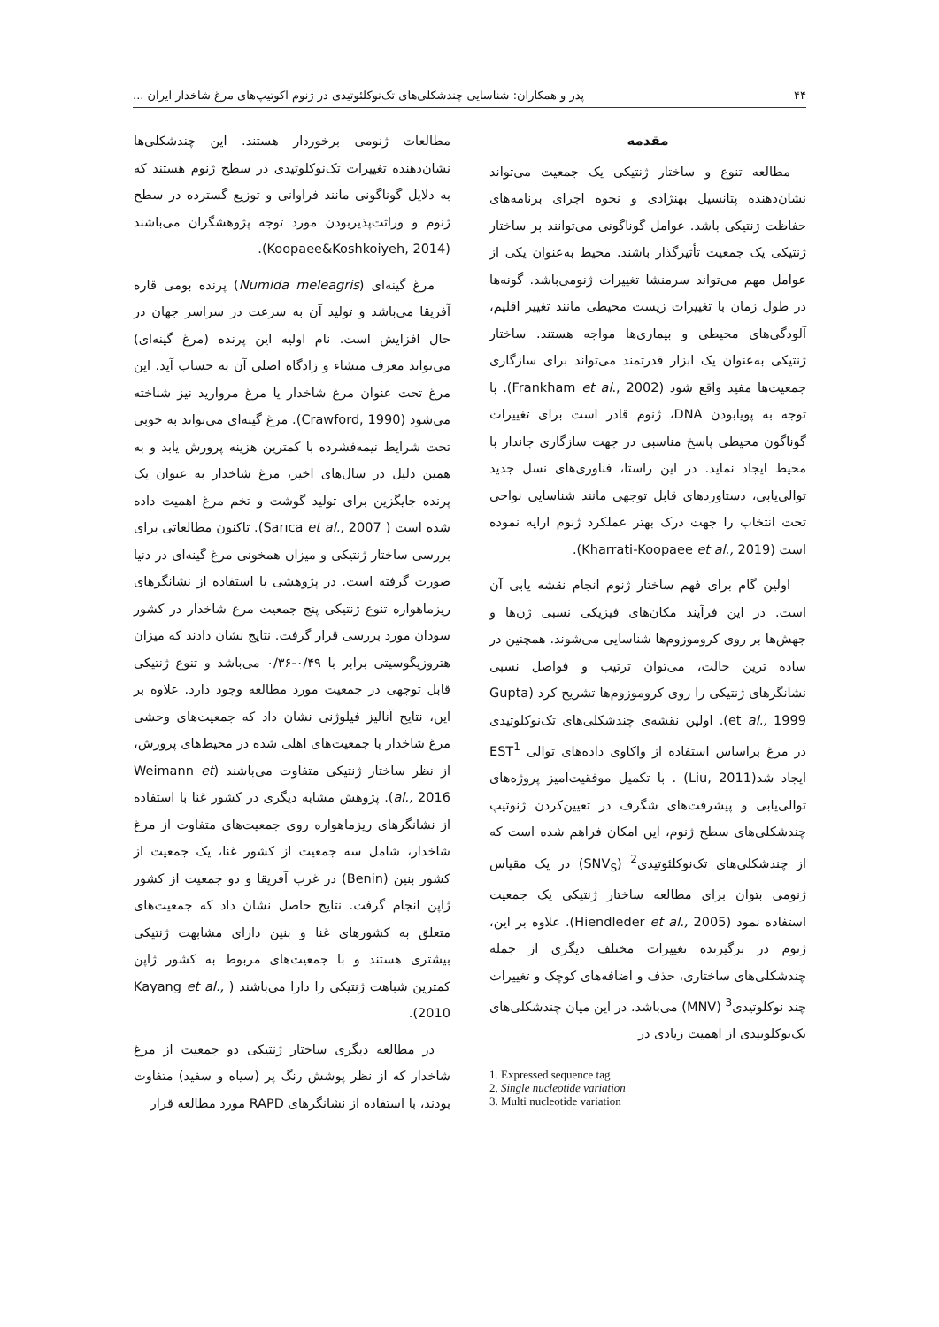۴۴ پدر و همکاران: شناسایی چندشکلی‌های تک‌نوکلئوتیدی در ژنوم اکوتیپ‌های مرغ شاخدار ایران ...
مقدمه
مطالعه تنوع و ساختار ژنتیکی یک جمعیت می‌تواند نشان‌دهنده پتانسیل بهنژادی و نحوه اجرای برنامه‌های حفاظت ژنتیکی باشد. عوامل گوناگونی می‌توانند بر ساختار ژنتیکی یک جمعیت تأثیرگذار باشند. محیط به‌عنوان یکی از عوامل مهم می‌تواند سرمنشا تغییرات ژنومی‌باشد. گونه‌ها در طول زمان با تغییرات زیست محیطی مانند تغییر اقلیم، آلودگی‌های محیطی و بیماری‌ها مواجه هستند. ساختار ژنتیکی به‌عنوان یک ابزار قدرتمند می‌تواند برای سازگاری جمعیت‌ها مفید واقع شود (Frankham et al., 2002). با توجه به پویابودن DNA، ژنوم قادر است برای تغییرات گوناگون محیطی پاسخ مناسبی در جهت سازگاری جاندار با محیط ایجاد نماید. در این راستا، فناوری‌های نسل جدید توالی‌یابی، دستاوردهای قابل توجهی مانند شناسایی نواحی تحت انتخاب را جهت درک بهتر عملکرد ژنوم ارایه نموده است (Kharrati-Koopaee et al., 2019).
اولین گام برای فهم ساختار ژنوم انجام نقشه یابی آن است. در این فرآیند مکان‌های فیزیکی نسبی ژن‌ها و جهش‌ها بر روی کروموزوم‌ها شناسایی می‌شوند. همچنین در ساده ترین حالت، می‌توان ترتیب و فواصل نسبی نشانگرهای ژنتیکی را روی کروموزوم‌ها تشریح کرد (Gupta et al., 1999). اولین نقشه‌ی چندشکلی‌های تک‌نوکلوتیدی در مرغ براساس استفاده از واکاوی داده‌های توالی EST<sup>1</sup> ایجاد شد(Liu, 2011) . با تکمیل موفقیت‌آمیز پروژه‌های توالی‌یابی و پیشرفت‌های شگرف در تعیین‌کردن ژنوتیپ چندشکلی‌های سطح ژنوم، این امکان فراهم شده است که از چندشکلی‌های تک‌نوکلئوتیدی<sup>2</sup> (SNV<sub>S</sub>) در یک مقیاس ژنومی بتوان برای مطالعه ساختار ژنتیکی یک جمعیت استفاده نمود (Hiendleder et al., 2005). علاوه بر این، ژنوم در برگیرنده تغییرات مختلف دیگری از جمله چندشکلی‌های ساختاری، حذف و اضافه‌های کوچک و تغییرات چند نوکلوتیدی<sup>3</sup> (MNV) می‌باشد. در این میان چندشکلی‌های تک‌نوکلوتیدی از اهمیت زیادی در
1. Expressed sequence tag
2. Single nucleotide variation
3. Multi nucleotide variation
مطالعات ژنومی برخوردار هستند. این چندشکلی‌ها نشان‌دهنده تغییرات تک‌نوکلوتیدی در سطح ژنوم هستند که به دلایل گوناگونی مانند فراوانی و توزیع گسترده در سطح ژنوم و وراثت‌پذیربودن مورد توجه پژوهشگران می‌باشند (Koopaee&Koshkoiyeh, 2014).
مرغ گینه‌ای (Numida meleagris) پرنده بومی قاره آفریقا می‌باشد و تولید آن به سرعت در سراسر جهان در حال افزایش است. نام اولیه این پرنده (مرغ گینه‌ای) می‌تواند معرف منشاء و زادگاه اصلی آن به حساب آید. این مرغ تحت عنوان مرغ شاخدار یا مرغ مروارید نیز شناخته می‌شود (Crawford, 1990). مرغ گینه‌ای می‌تواند به خوبی تحت شرایط نیمه‌فشرده با کمترین هزینه پرورش یابد و به همین دلیل در سال‌های اخیر، مرغ شاخدار به عنوان یک پرنده جایگزین برای تولید گوشت و تخم مرغ اهمیت داده شده است ( Sarıca et al., 2007). تاکنون مطالعاتی برای بررسی ساختار ژنتیکی و میزان همخونی مرغ گینه‌ای در دنیا صورت گرفته است. در پژوهشی با استفاده از نشانگرهای ریزماهواره تنوع ژنتیکی پنج جمعیت مرغ شاخدار در کشور سودان مورد بررسی قرار گرفت. نتایج نشان دادند که میزان هتروزیگوسیتی برابر با ۰/۴۹-۰/۳۶ می‌باشد و تنوع ژنتیکی قابل توجهی در جمعیت مورد مطالعه وجود دارد. علاوه بر این، نتایج آنالیز فیلوژنی نشان داد که جمعیت‌های وحشی مرغ شاخدار با جمعیت‌های اهلی شده در محیط‌های پرورش، از نظر ساختار ژنتیکی متفاوت می‌باشند (Weimann et al., 2016). پژوهش مشابه دیگری در کشور غنا با استفاده از نشانگرهای ریزماهواره روی جمعیت‌های متفاوت از مرغ شاخدار، شامل سه جمعیت از کشور غنا، یک جمعیت از کشور بنین (Benin) در غرب آفریقا و دو جمعیت از کشور ژاپن انجام گرفت. نتایج حاصل نشان داد که جمعیت‌های متعلق به کشورهای غنا و بنین دارای مشابهت ژنتیکی بیشتری هستند و با جمعیت‌های مربوط به کشور ژاپن کمترین شباهت ژنتیکی را دارا می‌باشند ( Kayang et al., 2010).
در مطالعه دیگری ساختار ژنتیکی دو جمعیت از مرغ شاخدار که از نظر پوشش رنگ پر (سیاه و سفید) متفاوت بودند، با استفاده از نشانگرهای RAPD مورد مطالعه قرار